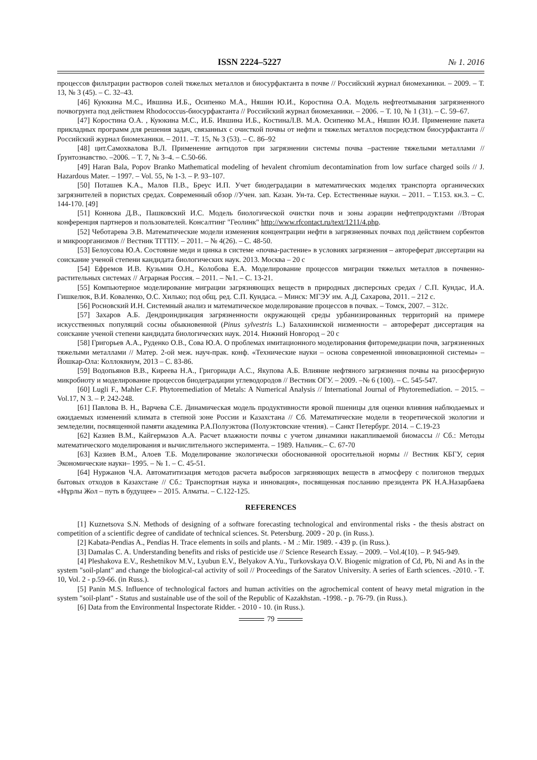ISSN 2224–5227 № 1. 2016
процессов фильтрации растворов солей тяжелых металлов и биосурфактанта в почве // Российский журнал биомеханики. – 2009. – Т. 13, № 3 (45). – С. 32–43.
[46] Куюкина М.С., Ившина И.Б., Осипенко М.А., Няшин Ю.И., Коростина О.А. Модель нефтеотмывания загрязненного почвогрунта под действием Rhodococcus-биосурфактанта // Российский журнал биомеханики. – 2006. – Т. 10, № 1 (31). – С. 59–67.
[47] Коростина О.А. , Куюкина М.С., И.Б. Ившина И.Б., КостинаЛ.В. М.А. Осипенко М.А., Няшин Ю.И. Применение пакета прикладных программ для решения задач, связанных с очисткой почвы от нефти и тяжелых металлов посредством биосурфактанта // Российский журнал биомеханики. – 2011. –Т. 15, № 3 (53). – С. 86–92
[48] цит.Самохвалова В.Л. Применение антидотов при загрязнении системы почва –растение тяжелыми металлами // Ґрунтознавство. –2006. – Т. 7, № 3–4. – С.50-66.
[49] Haran Bala, Popov Branko Mathematical modeling of hevalent chromium decontamination from low surface charged soils // J. Hazardous Mater. – 1997. – Vol. 55, № 1-3. – P. 93–107.
[50] Поташев К.А., Малов П.В., Бреус И.П. Учет биодеградации в математических моделях транспорта органических загрязнителей в пористых средах. Современный обзор //Учен. зап. Казан. Ун-та. Сер. Естественные науки. – 2011. – Т.153. кн.3. – С. 144-170. [49]
[51] Коннова Д.В., Пашковский И.С. Модель биологической очистки почв и зоны аэрации нефтепродуктами //Вторая конференция партнеров и пользователей. Консалтинг "Геолинк" http://www.rfcontact.ru/text/1211/4.php.
[52] Чеботарева Э.В. Математические модели изменения концентрации нефти в загрязненных почвах под действием сорбентов и микроорганизмов // Вестник ТГГПУ. – 2011. – № 4(26). – С. 48-50.
[53] Белоусова Ю.А. Состояние меди и цинка в системе «почва-растение» в условиях загрязнения – автореферат диссертации на соискание ученой степени кандидата биологических наук. 2013. Москва – 20 с
[54] Ефремов И.В. Кузьмин О.Н., Колобова Е.А. Моделирование процессов миграции тяжелых металлов в почвенно-растительных системах // Аграрная Россия. – 2011. – №1. – С. 13-21.
[55] Компьютерное моделирование миграции загрязняющих веществ в природных дисперсных средах / С.П. Кундас, И.А. Гишкелюк, В.И. Коваленко, О.С. Хилько; под общ. ред. С.П. Кундаса. – Минск: МГЭУ им. А.Д. Сахарова, 2011. – 212 с.
[56] Росновский И.Н. Системный анализ и математическое моделирование процессов в почвах. – Томск, 2007. – 312с.
[57] Захаров А.Б. Дендроиндикация загрязненности окружающей среды урбанизированных территорий на примере искусственных популяций сосны обыкновенной (Pinus sylvestris L.) Балахнинской низменности – автореферат диссертация на соискание ученой степени кандидата биологических наук. 2014. Нижний Новгород – 20 с
[58] Григорьев А.А., Руденко О.В., Сова Ю.А. О проблемах имитационного моделирования фиторемедиации почв, загрязненных тяжелыми металлами // Матер. 2-ой меж. науч-прак. конф. «Технические науки – основа современной инновационной системы» – Йошкар-Ола: Коллоквиум, 2013 – С. 83-86.
[59] Водопьянов В.В., Киреева Н.А., Григориади А.С., Якупова А.Б. Влияние нефтяного загрязнения почвы на ризосферную микробиоту и моделирование процессов биодеградации углеводородов // Вестник ОГУ. – 2009. –№ 6 (100). – С. 545-547.
[60] Lugli F., Mahler C.F. Phytoremediation of Metals: A Numerical Analysis // International Journal of Phytoremediation. – 2015. – Vol.17, N 3. – P. 242-248.
[61] Павлова В. Н., Варчева С.Е. Динамическая модель продуктивности яровой пшеницы для оценки влияния наблюдаемых и ожидаемых изменений климата в степной зоне России и Казахстана // Сб. Математические модели в теоретической экологии и земледелии, посвященной памяти академика Р.А.Полуэктова (Полуэктовские чтения). – Санкт Петербург. 2014. – С.19-23
[62] Казиев В.М., Кайгермазов А.А. Расчет влажности почвы с учетом динамики накапливаемой биомассы // Сб.: Методы математического моделирования и вычислительного эксперимента. – 1989. Нальчик.– С. 67-70
[63] Казиев В.М., Алоев Т.Б. Моделирование экологически обоснованной оросительной нормы // Вестник КБГУ, серия Экономические науки– 1995. – № 1. – С. 45-51.
[64] Нуржанов Ч.А. Автоматитизация методов расчета выбросов загрязняющих веществ в атмосферу с полигонов твердых бытовых отходов в Казахстане // Сб.: Транспортная наука и инновация», посвященная посланию президента РК Н.А.Назарбаева «Нұрлы Жол – путь в будущее» – 2015. Алматы. – С.122-125.
REFERENCES
[1] Kuznetsova S.N. Methods of designing of a software forecasting technological and environmental risks - the thesis abstract on competition of a scientific degree of candidate of technical sciences. St. Petersburg. 2009 - 20 p. (in Russ.).
[2] Kabata-Pendias A., Pendias H. Trace elements in soils and plants. - M .: Mir. 1989. - 439 p. (in Russ.).
[3] Damalas C. A. Understanding benefits and risks of pesticide use // Science Research Essay. – 2009. – Vol.4(10). – P. 945-949.
[4] Pleshakova E.V., Reshetnikov M.V., Lyubun E.V., Belyakov A.Yu., Turkovskaya O.V. Biogenic migration of Cd, Pb, Ni and As in the system "soil-plant" and change the biological-cal activity of soil // Proceedings of the Saratov University. A series of Earth sciences. -2010. - T. 10, Vol. 2 - p.59-66. (in Russ.).
[5] Panin M.S. Influence of technological factors and human activities on the agrochemical content of heavy metal migration in the system "soil-plant" - Status and sustainable use of the soil of the Republic of Kazakhstan. -1998. - p. 76-79. (in Russ.).
[6] Data from the Environmental Inspectorate Ridder. - 2010 - 10. (in Russ.).
79